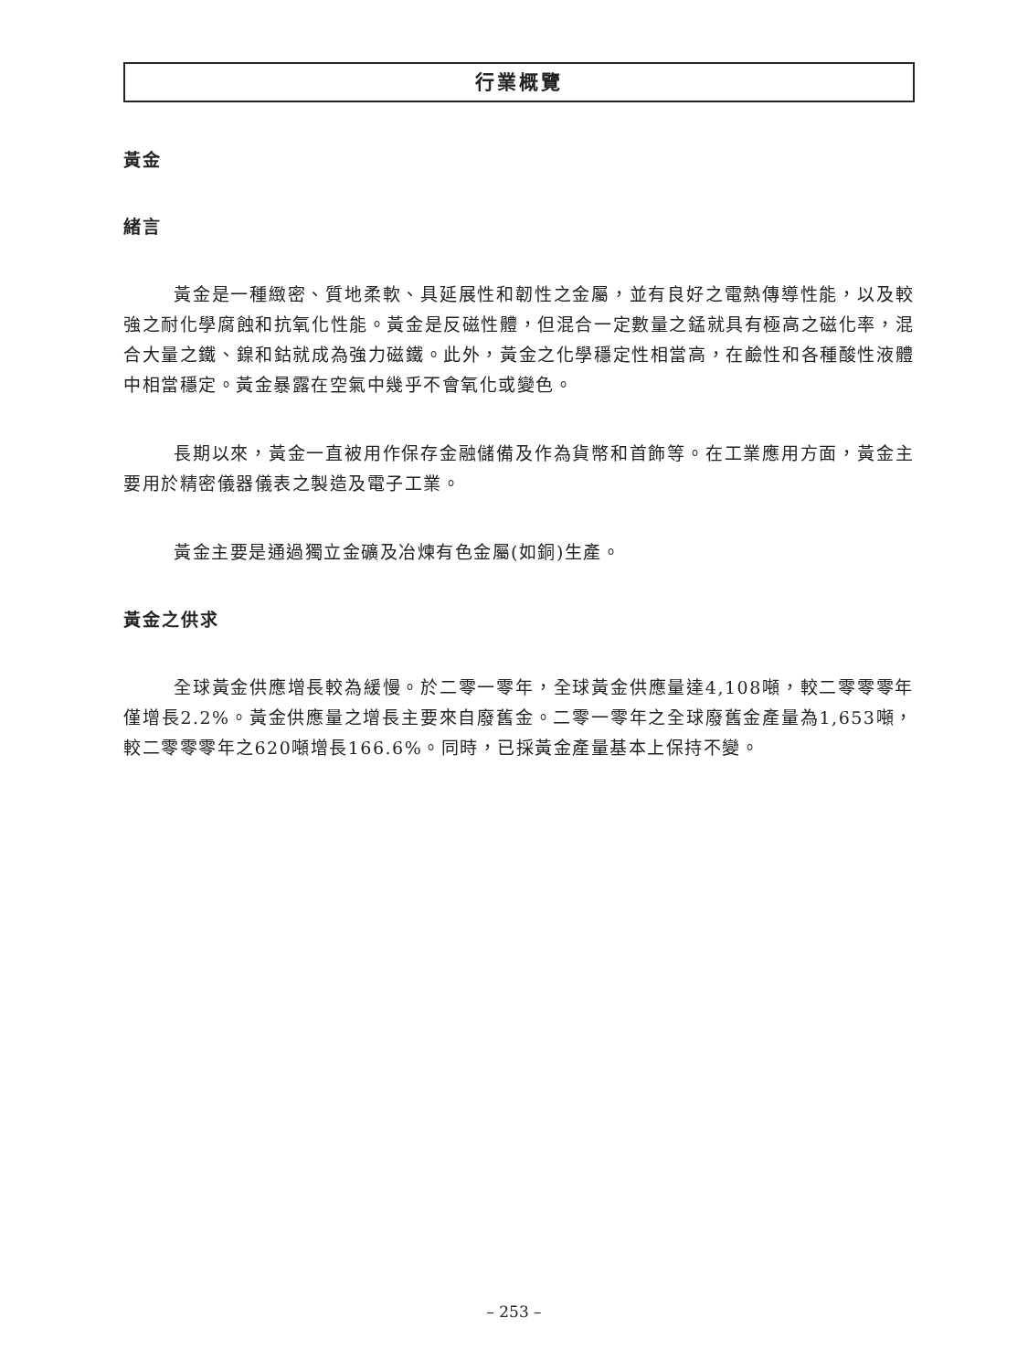行業概覽
黃金
緒言
黃金是一種緻密、質地柔軟、具延展性和韌性之金屬，並有良好之電熱傳導性能，以及較強之耐化學腐蝕和抗氧化性能。黃金是反磁性體，但混合一定數量之錳就具有極高之磁化率，混合大量之鐵、鎳和鈷就成為強力磁鐵。此外，黃金之化學穩定性相當高，在鹼性和各種酸性液體中相當穩定。黃金暴露在空氣中幾乎不會氧化或變色。
長期以來，黃金一直被用作保存金融儲備及作為貨幣和首飾等。在工業應用方面，黃金主要用於精密儀器儀表之製造及電子工業。
黃金主要是通過獨立金礦及冶煉有色金屬(如銅)生產。
黃金之供求
全球黃金供應增長較為緩慢。於二零一零年，全球黃金供應量達4,108噸，較二零零零年僅增長2.2%。黃金供應量之增長主要來自廢舊金。二零一零年之全球廢舊金產量為1,653噸，較二零零零年之620噸增長166.6%。同時，已採黃金產量基本上保持不變。
– 253 –